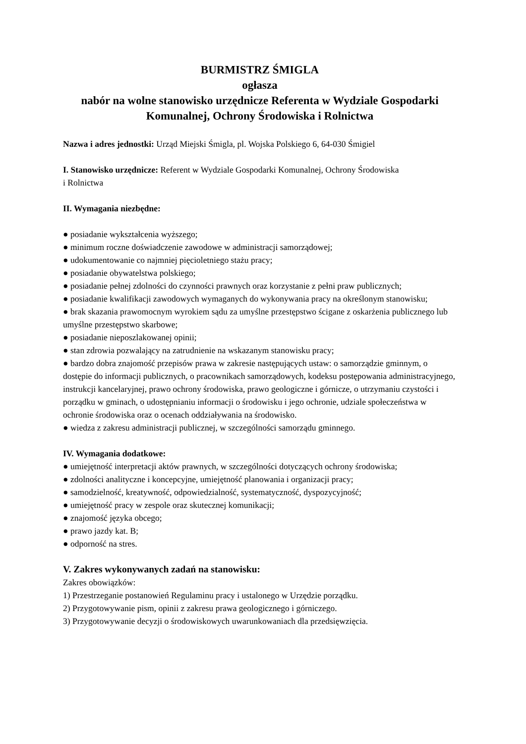BURMISTRZ ŚMIGLA
ogłasza
nabór na wolne stanowisko urzędnicze Referenta w Wydziale Gospodarki Komunalnej, Ochrony Środowiska i Rolnictwa
Nazwa i adres jednostki: Urząd Miejski Śmigla, pl. Wojska Polskiego 6, 64-030 Śmigiel
I. Stanowisko urzędnicze: Referent w Wydziale Gospodarki Komunalnej, Ochrony Środowiska
i Rolnictwa
II. Wymagania niezbędne:
● posiadanie wykształcenia wyższego;
● minimum roczne doświadczenie zawodowe w administracji samorządowej;
● udokumentowanie co najmniej pięcioletniego stażu pracy;
● posiadanie obywatelstwa polskiego;
● posiadanie pełnej zdolności do czynności prawnych oraz korzystanie z pełni praw publicznych;
● posiadanie kwalifikacji zawodowych wymaganych do wykonywania pracy na określonym stanowisku;
● brak skazania prawomocnym wyrokiem sądu za umyślne przestępstwo ścigane z oskarżenia publicznego lub umyślne przestępstwo skarbowe;
● posiadanie nieposzlakowanej opinii;
● stan zdrowia pozwalający na zatrudnienie na wskazanym stanowisku pracy;
● bardzo dobra znajomość przepisów prawa w zakresie następujących ustaw: o samorządzie gminnym, o dostępie do informacji publicznych, o pracownikach samorządowych, kodeksu postępowania administracyjnego, instrukcji kancelaryjnej, prawo ochrony środowiska, prawo geologiczne i górnicze, o utrzymaniu czystości i porządku w gminach, o udostępnianiu informacji o środowisku i jego ochronie, udziale społeczeństwa w ochronie środowiska oraz o ocenach oddziaływania na środowisko.
● wiedza z zakresu administracji publicznej, w szczególności samorządu gminnego.
IV. Wymagania dodatkowe:
● umiejętność interpretacji aktów prawnych, w szczególności dotyczących ochrony środowiska;
● zdolności analityczne i koncepcyjne, umiejętność planowania i organizacji pracy;
● samodzielność, kreatywność, odpowiedzialność, systematyczność, dyspozycyjność;
● umiejętność pracy w zespole oraz skutecznej komunikacji;
● znajomość języka obcego;
● prawo jazdy kat. B;
● odporność na stres.
V. Zakres wykonywanych zadań na stanowisku:
Zakres obowiązków:
1) Przestrzeganie postanowień Regulaminu pracy i ustalonego w Urzędzie porządku.
2) Przygotowywanie pism, opinii z zakresu prawa geologicznego i górniczego.
3) Przygotowywanie decyzji o środowiskowych uwarunkowaniach dla przedsięwzięcia.